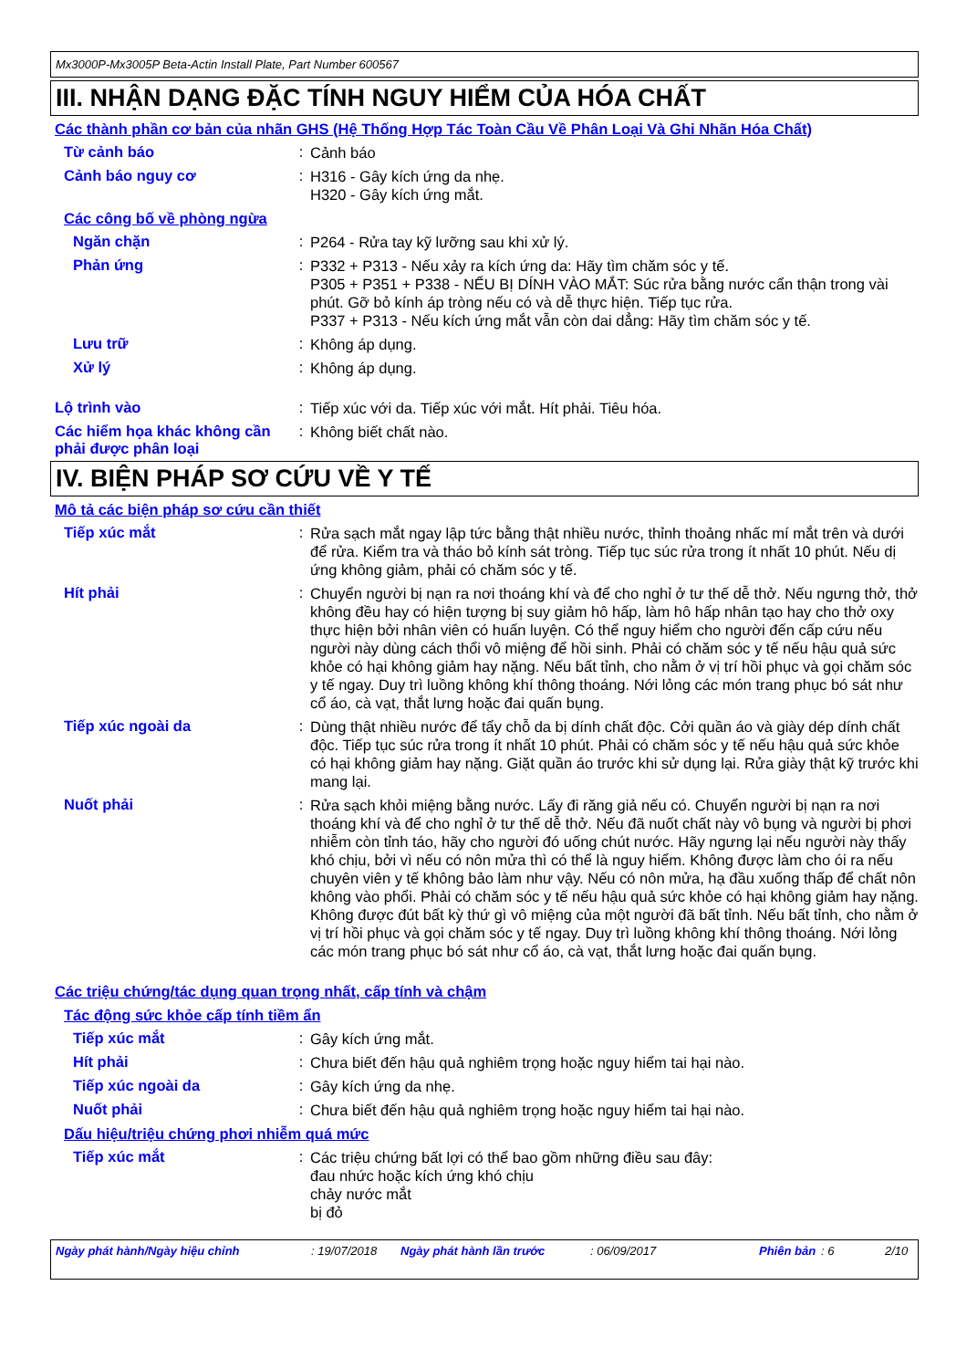Mx3000P-Mx3005P Beta-Actin Install Plate, Part Number 600567
III. NHẬN DẠNG ĐẶC TÍNH NGUY HIỂM CỦA HÓA CHẤT
Các thành phần cơ bản của nhãn GHS (Hệ Thống Hợp Tác Toàn Cầu Về Phân Loại Và Ghi Nhãn Hóa Chất)
Từ cảnh báo :
Cảnh báo
Cảnh báo nguy cơ :
H316 - Gây kích ứng da nhẹ.
H320 - Gây kích ứng mắt.
Các công bố về phòng ngừa
Ngăn chặn :
P264 - Rửa tay kỹ lưỡng sau khi xử lý.
Phản ứng :
P332 + P313 - Nếu xảy ra kích ứng da: Hãy tìm chăm sóc y tế.
P305 + P351 + P338 - NẾU BỊ DÍNH VÀO MẮT: Súc rửa bằng nước cẩn thận trong vài phút. Gỡ bỏ kính áp tròng nếu có và dễ thực hiện. Tiếp tục rửa.
P337 + P313 - Nếu kích ứng mắt vẫn còn dai dẳng: Hãy tìm chăm sóc y tế.
Lưu trữ :
Không áp dụng.
Xử lý :
Không áp dụng.
Lộ trình vào :
Tiếp xúc với da. Tiếp xúc với mắt. Hít phải. Tiêu hóa.
Các hiểm họa khác không cần phải được phân loại
:
Không biết chất nào.
IV. BIỆN PHÁP SƠ CỨU VỀ Y TẾ
Mô tả các biện pháp sơ cứu cần thiết
Tiếp xúc mắt :
Rửa sạch mắt ngay lập tức bằng thật nhiều nước, thỉnh thoảng nhấc mí mắt trên và dưới để rửa. Kiểm tra và tháo bỏ kính sát tròng. Tiếp tục súc rửa trong ít nhất 10 phút. Nếu dị ứng không giảm, phải có chăm sóc y tế.
Hít phải :
Chuyển người bị nạn ra nơi thoáng khí và để cho nghỉ ở tư thế dễ thở. Nếu ngưng thở, thở không đều hay có hiện tượng bị suy giảm hô hấp, làm hô hấp nhân tạo hay cho thở oxy thực hiện bởi nhân viên có huấn luyện. Có thể nguy hiểm cho người đến cấp cứu nếu người này dùng cách thổi vô miệng để hồi sinh. Phải có chăm sóc y tế nếu hậu quả sức khỏe có hại không giảm hay nặng. Nếu bất tỉnh, cho nằm ở vị trí hồi phục và gọi chăm sóc y tế ngay. Duy trì luồng không khí thông thoáng. Nới lỏng các món trang phục bó sát như cổ áo, cà vạt, thắt lưng hoặc đai quấn bụng.
Tiếp xúc ngoài da :
Dùng thật nhiều nước để tẩy chỗ da bị dính chất độc. Cởi quần áo và giày dép dính chất độc. Tiếp tục súc rửa trong ít nhất 10 phút. Phải có chăm sóc y tế nếu hậu quả sức khỏe có hại không giảm hay nặng. Giặt quần áo trước khi sử dụng lại. Rửa giày thật kỹ trước khi mang lại.
Nuốt phải :
Rửa sạch khỏi miệng bằng nước. Lấy đi răng giả nếu có. Chuyển người bị nạn ra nơi thoáng khí và để cho nghỉ ở tư thế dễ thở. Nếu đã nuốt chất này vô bụng và người bị phơi nhiễm còn tỉnh táo, hãy cho người đó uống chút nước. Hãy ngưng lại nếu người này thấy khó chịu, bởi vì nếu có nôn mửa thì có thể là nguy hiểm. Không được làm cho ói ra nếu chuyên viên y tế không bảo làm như vậy. Nếu có nôn mửa, hạ đầu xuống thấp để chất nôn không vào phổi. Phải có chăm sóc y tế nếu hậu quả sức khỏe có hại không giảm hay nặng. Không được đút bất kỳ thứ gì vô miệng của một người đã bất tỉnh. Nếu bất tỉnh, cho nằm ở vị trí hồi phục và gọi chăm sóc y tế ngay. Duy trì luồng không khí thông thoáng. Nới lỏng các món trang phục bó sát như cổ áo, cà vạt, thắt lưng hoặc đai quấn bụng.
Các triệu chứng/tác dụng quan trọng nhất, cấp tính và chậm
Tác động sức khỏe cấp tính tiềm ẩn
Tiếp xúc mắt :
Gây kích ứng mắt.
Hít phải :
Chưa biết đến hậu quả nghiêm trọng hoặc nguy hiểm tai hại nào.
Tiếp xúc ngoài da :
Gây kích ứng da nhẹ.
Nuốt phải :
Chưa biết đến hậu quả nghiêm trọng hoặc nguy hiểm tai hại nào.
Dấu hiệu/triệu chứng phơi nhiễm quá mức
Tiếp xúc mắt :
Các triệu chứng bất lợi có thể bao gồm những điều sau đây:
đau nhức hoặc kích ứng khó chịu
chảy nước mắt
bị đỏ
Ngày phát hành/Ngày hiệu chỉnh: 19/07/2018 Ngày phát hành lần trước: 06/09/2017 Phiên bản: 6 2/10